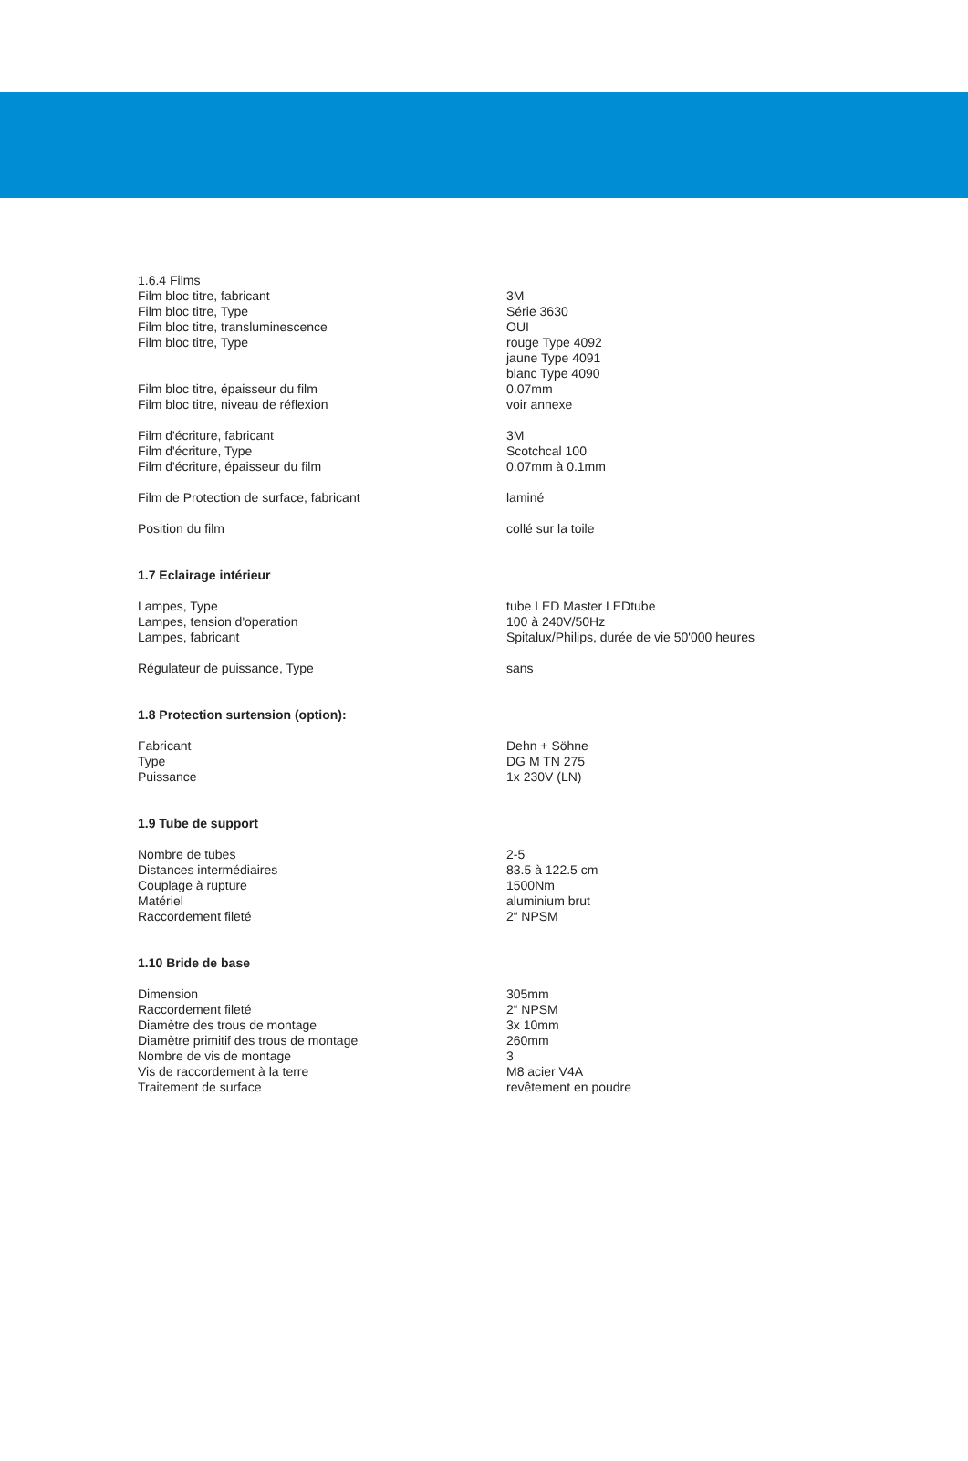| 1.6.4 Films | |
| Film bloc titre, fabricant | 3M |
| Film bloc titre, Type | Série 3630 |
| Film bloc titre, transluminescence | OUI |
| Film bloc titre, Type | rouge Type 4092 jaune Type 4091 blanc Type 4090 |
| Film bloc titre, épaisseur du film | 0.07mm |
| Film bloc titre, niveau de réflexion | voir annexe |
| Film d'écriture, fabricant | 3M |
| Film d'écriture, Type | Scotchcal 100 |
| Film d'écriture, épaisseur du film | 0.07mm à 0.1mm |
| Film de Protection de surface, fabricant | laminé |
| Position du film | collé sur la toile |
| 1.7 Eclairage intérieur | |
| Lampes, Type | tube LED Master LEDtube |
| Lampes, tension d'operation | 100 à 240V/50Hz |
| Lampes, fabricant | Spitalux/Philips, durée de vie 50'000 heures |
| Régulateur de puissance, Type | sans |
| 1.8 Protection surtension (option): | |
| Fabricant | Dehn + Söhne |
| Type | DG M TN 275 |
| Puissance | 1x 230V (LN) |
| 1.9 Tube de support | |
| Nombre de tubes | 2-5 |
| Distances intermédiaires | 83.5 à 122.5 cm |
| Couplage à rupture | 1500Nm |
| Matériel | aluminium brut |
| Raccordement fileté | 2“ NPSM |
| 1.10 Bride de base | |
| Dimension | 305mm |
| Raccordement fileté | 2“ NPSM |
| Diamètre des trous de montage | 3x 10mm |
| Diamètre primitif des trous de montage | 260mm |
| Nombre de vis de montage | 3 |
| Vis de raccordement à la terre | M8 acier V4A |
| Traitement de surface | revêtement en poudre |